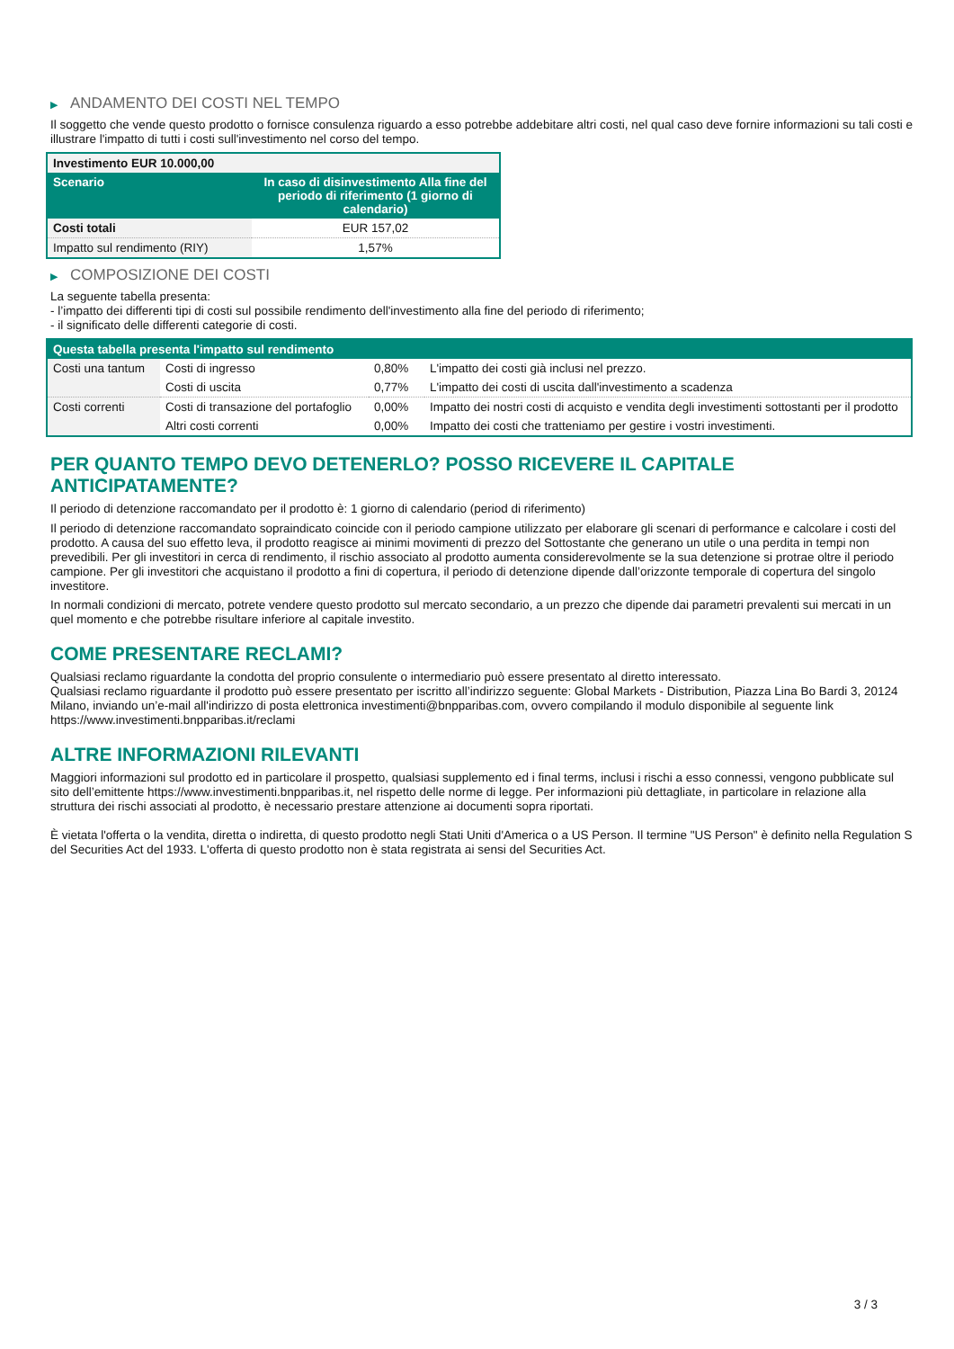▶ ANDAMENTO DEI COSTI NEL TEMPO
Il soggetto che vende questo prodotto o fornisce consulenza riguardo a esso potrebbe addebitare altri costi, nel qual caso deve fornire informazioni su tali costi e illustrare l'impatto di tutti i costi sull'investimento nel corso del tempo.
| Investimento EUR 10.000,00 | |
| --- | --- |
| Scenario | In caso di disinvestimento Alla fine del periodo di riferimento (1 giorno di calendario) |
| Costi totali | EUR 157,02 |
| Impatto sul rendimento (RIY) | 1,57% |
▶ COMPOSIZIONE DEI COSTI
La seguente tabella presenta:
- l’impatto dei differenti tipi di costi sul possibile rendimento dell'investimento alla fine del periodo di riferimento;
- il significato delle differenti categorie di costi.
| Questa tabella presenta l'impatto sul rendimento | | | |
| --- | --- | --- | --- |
| Costi una tantum | Costi di ingresso | 0,80% | L'impatto dei costi già inclusi nel prezzo. |
| | Costi di uscita | 0,77% | L'impatto dei costi di uscita dall'investimento a scadenza |
| Costi correnti | Costi di transazione del portafoglio | 0,00% | Impatto dei nostri costi di acquisto e vendita degli investimenti sottostanti per il prodotto |
| | Altri costi correnti | 0,00% | Impatto dei costi che tratteniamo per gestire i vostri investimenti. |
PER QUANTO TEMPO DEVO DETENERLO? POSSO RICEVERE IL CAPITALE ANTICIPATAMENTE?
Il periodo di detenzione raccomandato per il prodotto è: 1 giorno di calendario (period di riferimento)
Il periodo di detenzione raccomandato sopraindicato coincide con il periodo campione utilizzato per elaborare gli scenari di performance e calcolare i costi del prodotto. A causa del suo effetto leva, il prodotto reagisce ai minimi movimenti di prezzo del Sottostante che generano un utile o una perdita in tempi non prevedibili. Per gli investitori in cerca di rendimento, il rischio associato al prodotto aumenta considerevolmente se la sua detenzione si protrae oltre il periodo campione. Per gli investitori che acquistano il prodotto a fini di copertura, il periodo di detenzione dipende dall’orizzonte temporale di copertura del singolo investitore.
In normali condizioni di mercato, potrete vendere questo prodotto sul mercato secondario, a un prezzo che dipende dai parametri prevalenti sui mercati in un quel momento e che potrebbe risultare inferiore al capitale investito.
COME PRESENTARE RECLAMI?
Qualsiasi reclamo riguardante la condotta del proprio consulente o intermediario può essere presentato al diretto interessato.
Qualsiasi reclamo riguardante il prodotto può essere presentato per iscritto all’indirizzo seguente: Global Markets - Distribution, Piazza Lina Bo Bardi 3, 20124 Milano, inviando un’e-mail all'indirizzo di posta elettronica investimenti@bnpparibas.com, ovvero compilando il modulo disponibile al seguente link https://www.investimenti.bnpparibas.it/reclami
ALTRE INFORMAZIONI RILEVANTI
Maggiori informazioni sul prodotto ed in particolare il prospetto, qualsiasi supplemento ed i final terms, inclusi i rischi a esso connessi, vengono pubblicate sul sito dell’emittente https://www.investimenti.bnpparibas.it, nel rispetto delle norme di legge. Per informazioni più dettagliate, in particolare in relazione alla struttura dei rischi associati al prodotto, è necessario prestare attenzione ai documenti sopra riportati.
È vietata l'offerta o la vendita, diretta o indiretta, di questo prodotto negli Stati Uniti d'America o a US Person. Il termine "US Person" è definito nella Regulation S del Securities Act del 1933. L'offerta di questo prodotto non è stata registrata ai sensi del Securities Act.
3 / 3